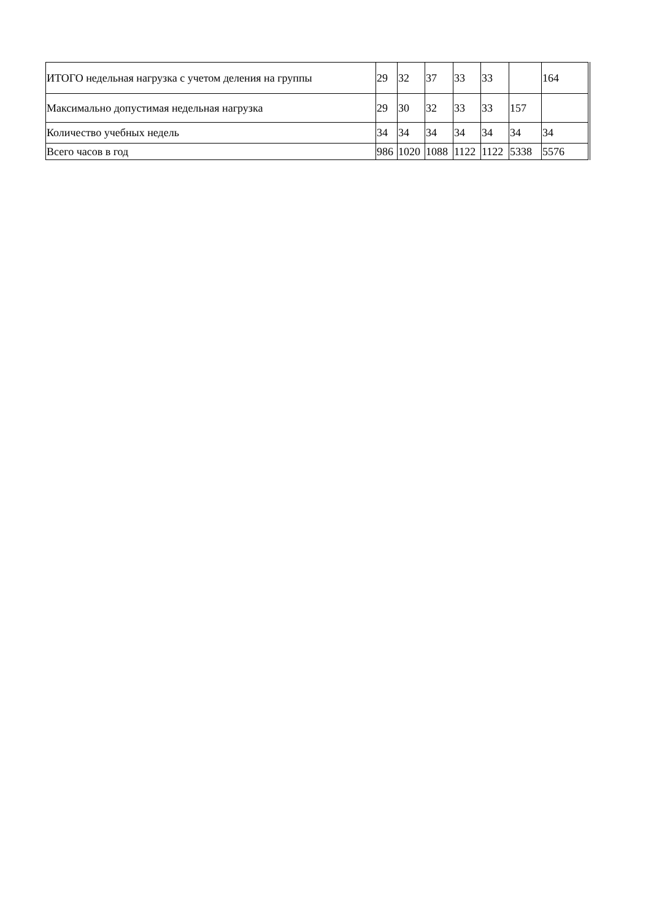| ИТОГО недельная нагрузка с учетом деления на группы | 29 | 32 | 37 | 33 | 33 | | 164 |
| Максимально допустимая недельная нагрузка | 29 | 30 | 32 | 33 | 33 | 157 | |
| Количество учебных недель | 34 | 34 | 34 | 34 | 34 | 34 | 34 |
| Всего часов в год | 986 | 1020 | 1088 | 1122 | 1122 | 5338 | 5576 |